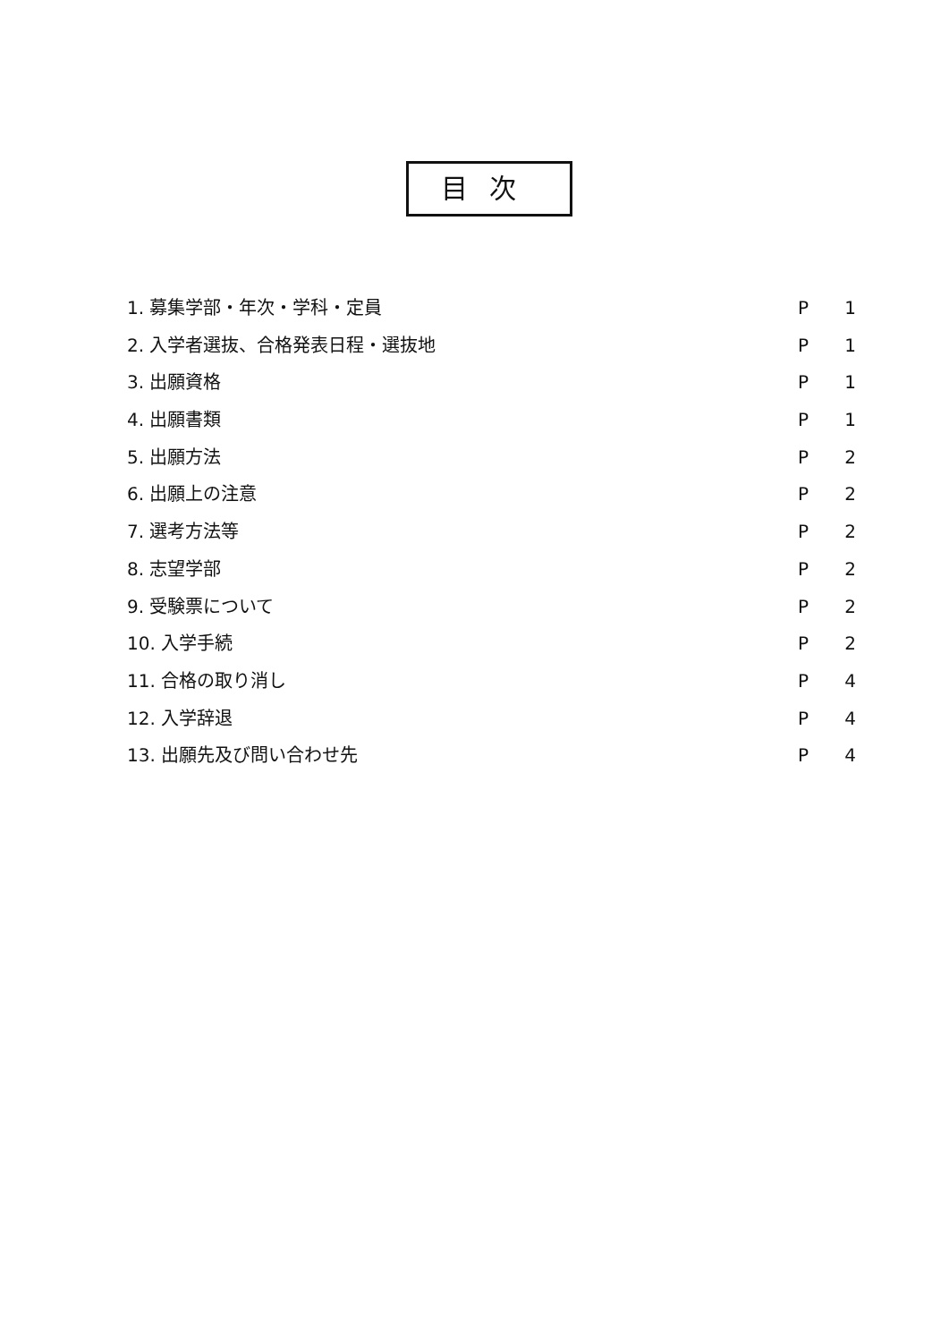目次
1. 募集学部・年次・学科・定員 P 1
2. 入学者選抜、合格発表日程・選抜地 P 1
3. 出願資格 P 1
4. 出願書類 P 1
5. 出願方法 P 2
6. 出願上の注意 P 2
7. 選考方法等 P 2
8. 志望学部 P 2
9. 受験票について P 2
10. 入学手続 P 2
11. 合格の取り消し P 4
12. 入学辞退 P 4
13. 出願先及び問い合わせ先 P 4